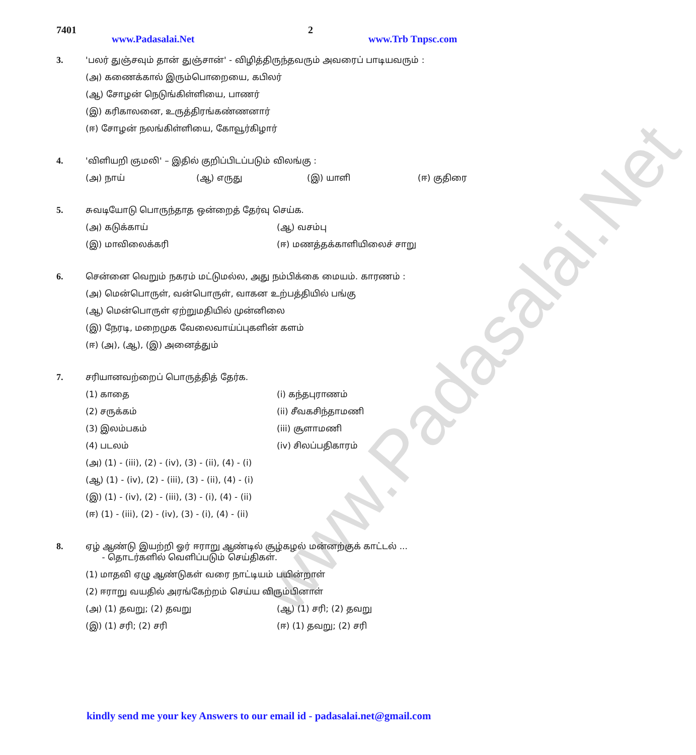www.Padasalai.Net
7401 www.Padasalai.Net 2 www.Trb Tnpsc.com
3. 'பலர் துஞ்சவும் தான் துஞ்சான்' - விழித்திருந்தவரும் அவரைப் பாடியவரும் :
(அ) கணைக்கால் இரும்பொறையை, கபிலர்
(ஆ) சோழன் நெடுங்கிள்ளியை, பாணர்
(இ) கரிகாலனை, உருத்திரங்கண்ணனார்
(ஈ) சோழன் நலங்கிள்ளியை, கோவூர்கிழார்
4. 'விளியறி ஞமலி' – இதில் குறிப்பிடப்படும் விலங்கு :
(அ) நாய் (ஆ) எருது (இ) யாளி (ஈ) குதிரை
5. சுவடியோடு பொருந்தாத ஒன்றைத் தேர்வு செய்க.
(அ) கடுக்காய் (ஆ) வசம்பு
(இ) மாவிலைக்கரி (ஈ) மணத்தக்காளியிலைச் சாறு
6. சென்னை வெறும் நகரம் மட்டுமல்ல, அது நம்பிக்கை மையம். காரணம் :
(அ) மென்பொருள், வன்பொருள், வாகன உற்பத்தியில் பங்கு
(ஆ) மென்பொருள் ஏற்றுமதியில் முன்னிலை
(இ) நேரடி, மறைமுக வேலைவாய்ப்புகளின் களம்
(ஈ) (அ), (ஆ), (இ) அனைத்தும்
7. சரியானவற்றைப் பொருத்தித் தேர்க.
(1) காதை (i) கந்தபுராணம்
(2) சருக்கம் (ii) சீவகசிந்தாமணி
(3) இலம்பகம் (iii) சூளாமணி
(4) படலம் (iv) சிலப்பதிகாரம்
(அ) (1) - (iii), (2) - (iv), (3) - (ii), (4) - (i)
(ஆ) (1) - (iv), (2) - (iii), (3) - (ii), (4) - (i)
(இ) (1) - (iv), (2) - (iii), (3) - (i), (4) - (ii)
(ஈ) (1) - (iii), (2) - (iv), (3) - (i), (4) - (ii)
8. ஏழ் ஆண்டு இயற்றி ஓர் ஈராறு ஆண்டில் சூழ்கழல் மன்னற்குக் காட்டல் ...
- தொடர்களில் வெளிப்படும் செய்திகள்.
(1) மாதவி ஏழு ஆண்டுகள் வரை நாட்டியம் பயின்றாள்
(2) ஈராறு வயதில் அரங்கேற்றம் செய்ய விரும்பினாள்
(அ) (1) தவறு; (2) தவறு (ஆ) (1) சரி; (2) தவறு
(இ) (1) சரி; (2) சரி (ஈ) (1) தவறு; (2) சரி
kindly send me your key Answers to our email id - padasalai.net@gmail.com